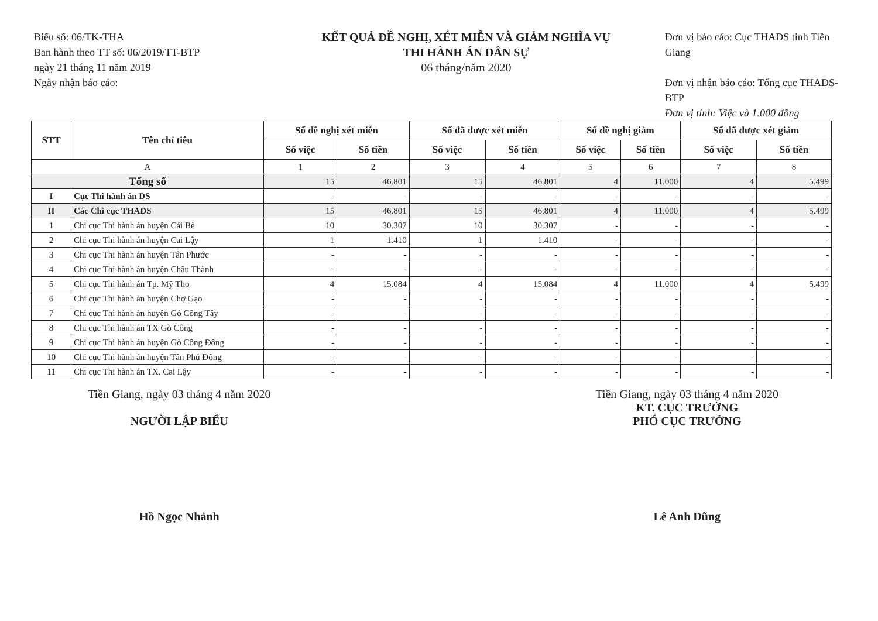Biểu số: 06/TK-THA
Ban hành theo TT số: 06/2019/TT-BTP
ngày 21 tháng 11 năm 2019
Ngày nhận báo cáo:
KẾT QUẢ ĐỀ NGHỊ, XÉT MIỄN VÀ GIẢM NGHĨA VỤ
THI HÀNH ÁN DÂN SỰ
06 tháng/năm 2020
Đơn vị báo cáo: Cục THADS tỉnh Tiền Giang
Đơn vị nhận báo cáo: Tổng cục THADS-BTP
Đơn vị tính: Việc và 1.000 đồng
| STT | Tên chỉ tiêu | Số đề nghị xét miễn | | Số đã được xét miễn | | Số đề nghị giảm | | Số đã được xét giảm | |
| --- | --- | --- | --- | --- | --- | --- | --- | --- | --- |
| | | Số việc | Số tiền | Số việc | Số tiền | Số việc | Số tiền | Số việc | Số tiền |
| A | | 1 | 2 | 3 | 4 | 5 | 6 | 7 | 8 |
| Tổng số | | 15 | 46.801 | 15 | 46.801 | 4 | 11.000 | 4 | 5.499 |
| I | Cục Thi hành án DS | - | - | - | - | - | - | - | - |
| II | Các Chi cục THADS | 15 | 46.801 | 15 | 46.801 | 4 | 11.000 | 4 | 5.499 |
| 1 | Chi cục Thi hành án huyện Cái Bè | 10 | 30.307 | 10 | 30.307 | - | - | - | - |
| 2 | Chi cục Thi hành án huyện Cai Lậy | 1 | 1.410 | 1 | 1.410 | - | - | - | - |
| 3 | Chi cục Thi hành án huyện Tân Phước | - | - | - | - | - | - | - | - |
| 4 | Chi cục Thi hành án huyện Châu Thành | - | - | - | - | - | - | - | - |
| 5 | Chi cục Thi hành án Tp. Mỹ Tho | 4 | 15.084 | 4 | 15.084 | 4 | 11.000 | 4 | 5.499 |
| 6 | Chi cục Thi hành án huyện Chợ Gạo | - | - | - | - | - | - | - | - |
| 7 | Chi cục Thi hành án huyện Gò Công Tây | - | - | - | - | - | - | - | - |
| 8 | Chi cục Thi hành án TX Gò Công | - | - | - | - | - | - | - | - |
| 9 | Chi cục Thi hành án huyện Gò Công Đông | - | - | - | - | - | - | - | - |
| 10 | Chi cục Thi hành án huyện Tân Phú Đông | - | - | - | - | - | - | - | - |
| 11 | Chi cục Thi hành án TX. Cai Lậy | - | - | - | - | - | - | - | - |
Tiền Giang, ngày 03 tháng 4 năm 2020
NGƯỜI LẬP BIỂU
Hồ Ngọc Nhảnh
Tiền Giang, ngày 03 tháng 4 năm 2020
KT. CỤC TRƯỞNG
PHÓ CỤC TRƯỞNG
Lê Anh Dũng